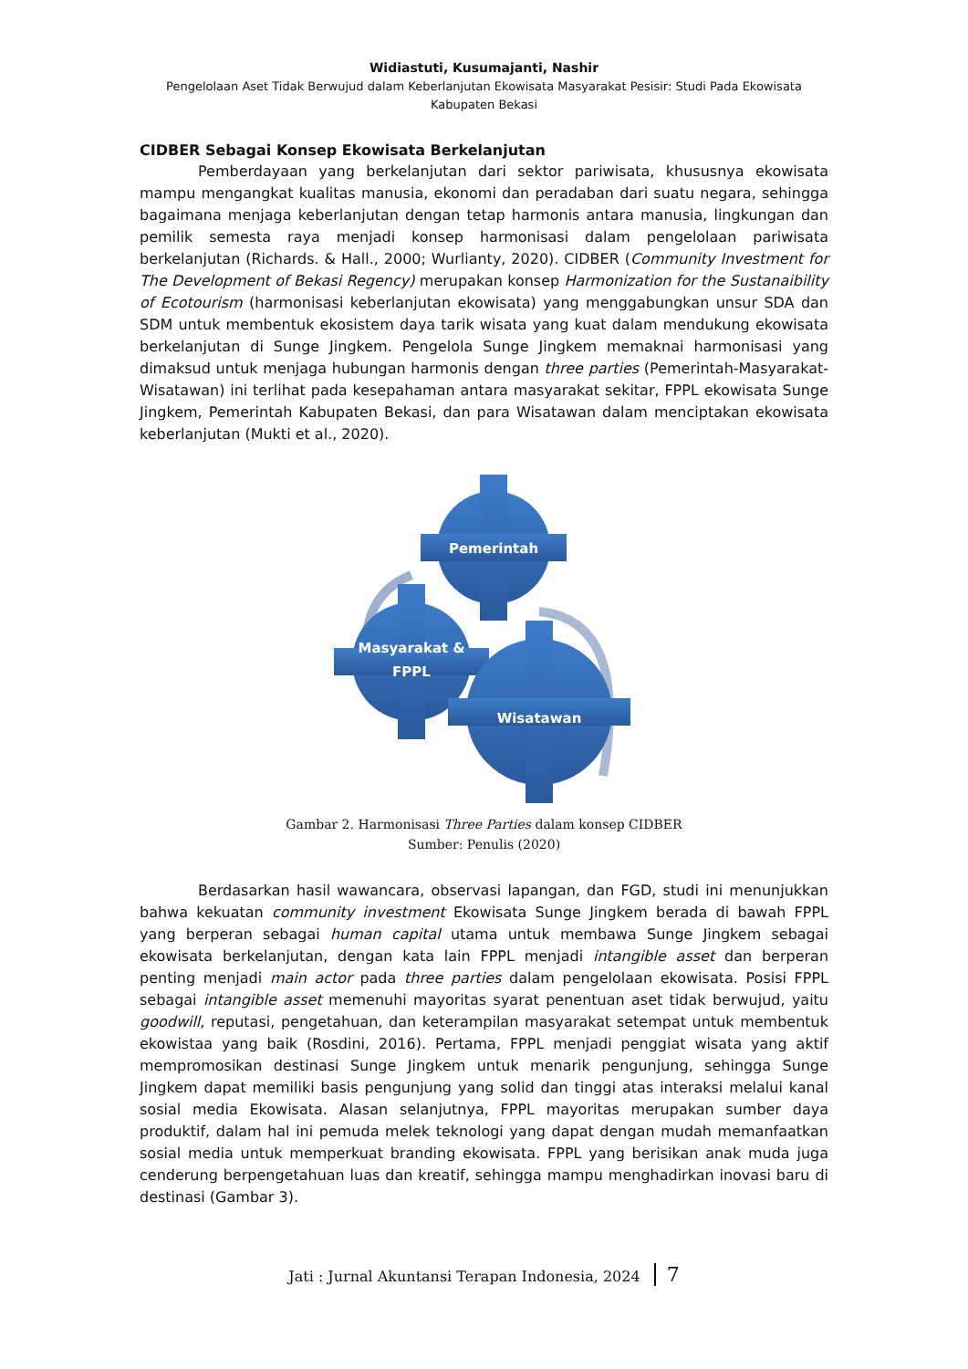Widiastuti, Kusumajanti, Nashir
Pengelolaan Aset Tidak Berwujud dalam Keberlanjutan Ekowisata Masyarakat Pesisir: Studi Pada Ekowisata
Kabupaten Bekasi
CIDBER Sebagai Konsep Ekowisata Berkelanjutan
Pemberdayaan yang berkelanjutan dari sektor pariwisata, khususnya ekowisata mampu mengangkat kualitas manusia, ekonomi dan peradaban dari suatu negara, sehingga bagaimana menjaga keberlanjutan dengan tetap harmonis antara manusia, lingkungan dan pemilik semesta raya menjadi konsep harmonisasi dalam pengelolaan pariwisata berkelanjutan (Richards. & Hall., 2000; Wurlianty, 2020). CIDBER (Community Investment for The Development of Bekasi Regency) merupakan konsep Harmonization for the Sustanaibility of Ecotourism (harmonisasi keberlanjutan ekowisata) yang menggabungkan unsur SDA dan SDM untuk membentuk ekosistem daya tarik wisata yang kuat dalam mendukung ekowisata berkelanjutan di Sunge Jingkem. Pengelola Sunge Jingkem memaknai harmonisasi yang dimaksud untuk menjaga hubungan harmonis dengan three parties (Pemerintah-Masyarakat-Wisatawan) ini terlihat pada kesepahaman antara masyarakat sekitar, FPPL ekowisata Sunge Jingkem, Pemerintah Kabupaten Bekasi, dan para Wisatawan dalam menciptakan ekowisata keberlanjutan (Mukti et al., 2020).
Pemerintah
Masyarakat &
FPPL
Wisatawan
Gambar 2. Harmonisasi Three Parties dalam konsep CIDBER
Sumber: Penulis (2020)
Berdasarkan hasil wawancara, observasi lapangan, dan FGD, studi ini menunjukkan bahwa kekuatan community investment Ekowisata Sunge Jingkem berada di bawah FPPL yang berperan sebagai human capital utama untuk membawa Sunge Jingkem sebagai ekowisata berkelanjutan, dengan kata lain FPPL menjadi intangible asset dan berperan penting menjadi main actor pada three parties dalam pengelolaan ekowisata. Posisi FPPL sebagai intangible asset memenuhi mayoritas syarat penentuan aset tidak berwujud, yaitu goodwill, reputasi, pengetahuan, dan keterampilan masyarakat setempat untuk membentuk ekowistaa yang baik (Rosdini, 2016). Pertama, FPPL menjadi penggiat wisata yang aktif mempromosikan destinasi Sunge Jingkem untuk menarik pengunjung, sehingga Sunge Jingkem dapat memiliki basis pengunjung yang solid dan tinggi atas interaksi melalui kanal sosial media Ekowisata. Alasan selanjutnya, FPPL mayoritas merupakan sumber daya produktif, dalam hal ini pemuda melek teknologi yang dapat dengan mudah memanfaatkan sosial media untuk memperkuat branding ekowisata. FPPL yang berisikan anak muda juga cenderung berpengetahuan luas dan kreatif, sehingga mampu menghadirkan inovasi baru di destinasi (Gambar 3).
Jati : Jurnal Akuntansi Terapan Indonesia, 2024 7